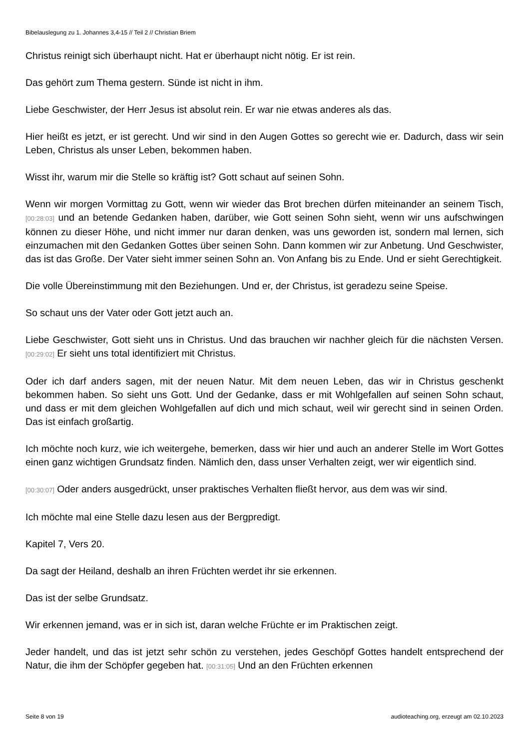Bibelauslegung zu 1. Johannes 3,4-15 // Teil 2 // Christian Briem
Christus reinigt sich überhaupt nicht. Hat er überhaupt nicht nötig. Er ist rein.
Das gehört zum Thema gestern. Sünde ist nicht in ihm.
Liebe Geschwister, der Herr Jesus ist absolut rein. Er war nie etwas anderes als das.
Hier heißt es jetzt, er ist gerecht. Und wir sind in den Augen Gottes so gerecht wie er. Dadurch, dass wir sein Leben, Christus als unser Leben, bekommen haben.
Wisst ihr, warum mir die Stelle so kräftig ist? Gott schaut auf seinen Sohn.
Wenn wir morgen Vormittag zu Gott, wenn wir wieder das Brot brechen dürfen miteinander an seinem Tisch, [00:28:03] und an betende Gedanken haben, darüber, wie Gott seinen Sohn sieht, wenn wir uns aufschwingen können zu dieser Höhe, und nicht immer nur daran denken, was uns geworden ist, sondern mal lernen, sich einzumachen mit den Gedanken Gottes über seinen Sohn. Dann kommen wir zur Anbetung. Und Geschwister, das ist das Große. Der Vater sieht immer seinen Sohn an. Von Anfang bis zu Ende. Und er sieht Gerechtigkeit.
Die volle Übereinstimmung mit den Beziehungen. Und er, der Christus, ist geradezu seine Speise.
So schaut uns der Vater oder Gott jetzt auch an.
Liebe Geschwister, Gott sieht uns in Christus. Und das brauchen wir nachher gleich für die nächsten Versen. [00:29:02] Er sieht uns total identifiziert mit Christus.
Oder ich darf anders sagen, mit der neuen Natur. Mit dem neuen Leben, das wir in Christus geschenkt bekommen haben. So sieht uns Gott. Und der Gedanke, dass er mit Wohlgefallen auf seinen Sohn schaut, und dass er mit dem gleichen Wohlgefallen auf dich und mich schaut, weil wir gerecht sind in seinen Orden. Das ist einfach großartig.
Ich möchte noch kurz, wie ich weitergehe, bemerken, dass wir hier und auch an anderer Stelle im Wort Gottes einen ganz wichtigen Grundsatz finden. Nämlich den, dass unser Verhalten zeigt, wer wir eigentlich sind.
[00:30:07] Oder anders ausgedrückt, unser praktisches Verhalten fließt hervor, aus dem was wir sind.
Ich möchte mal eine Stelle dazu lesen aus der Bergpredigt.
Kapitel 7, Vers 20.
Da sagt der Heiland, deshalb an ihren Früchten werdet ihr sie erkennen.
Das ist der selbe Grundsatz.
Wir erkennen jemand, was er in sich ist, daran welche Früchte er im Praktischen zeigt.
Jeder handelt, und das ist jetzt sehr schön zu verstehen, jedes Geschöpf Gottes handelt entsprechend der Natur, die ihm der Schöpfer gegeben hat. [00:31:05] Und an den Früchten erkennen
Seite 8 von 19 audioteaching.org, erzeugt am 02.10.2023